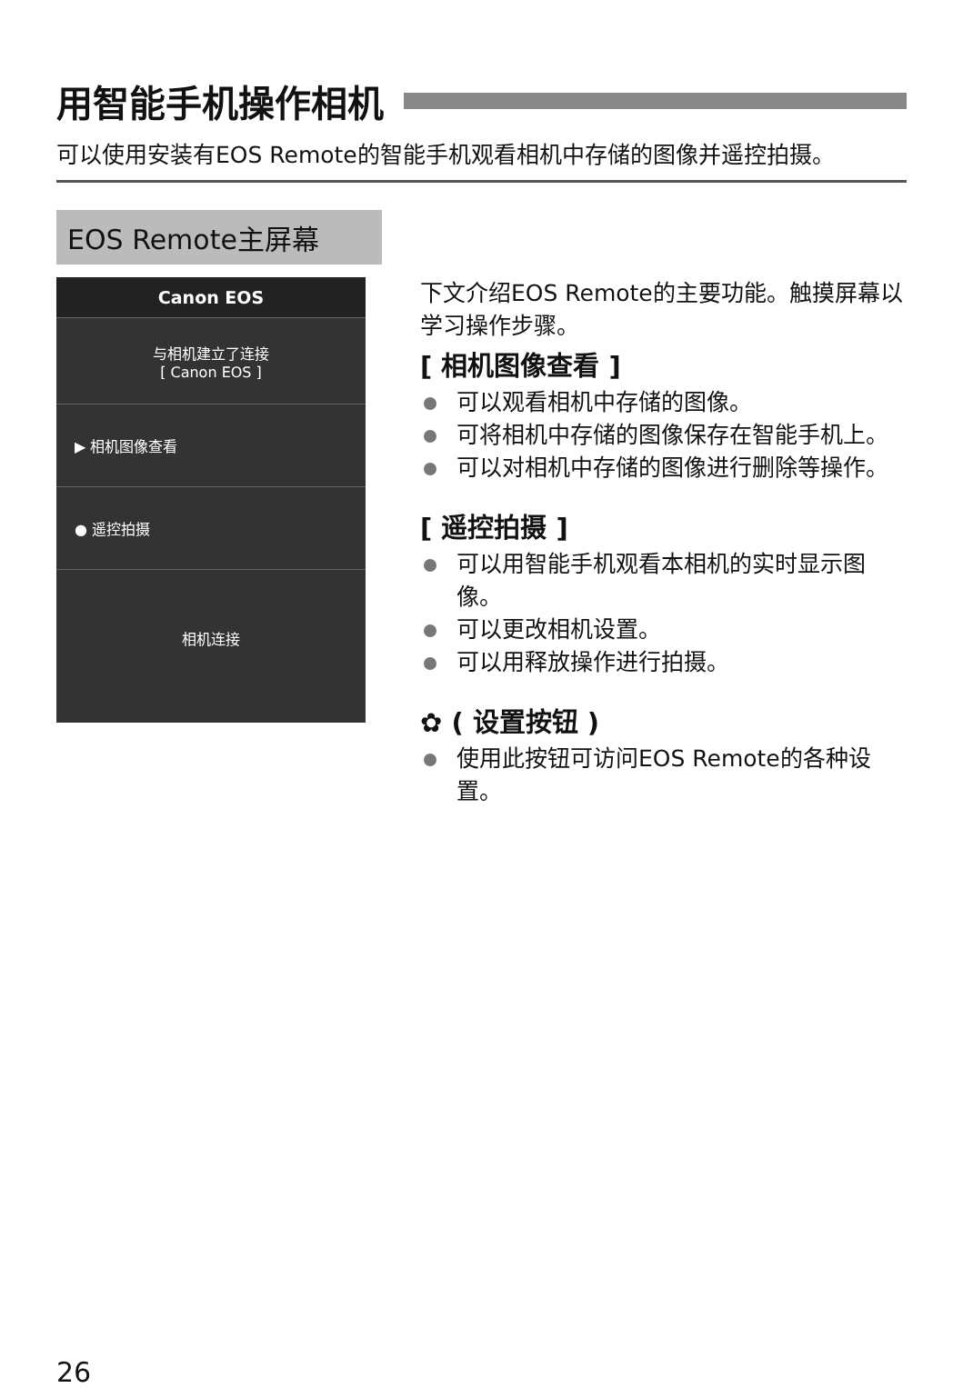用智能手机操作相机
可以使用安装有EOS Remote的智能手机观看相机中存储的图像并遥控拍摄。
EOS Remote主屏幕
Canon EOS
与相机建立了连接
[ Canon EOS ]
▶ 相机图像查看
● 遥控拍摄
相机连接
下文介绍EOS Remote的主要功能。触摸屏幕以学习操作步骤。
[ 相机图像查看 ]
可以观看相机中存储的图像。
可将相机中存储的图像保存在智能手机上。
可以对相机中存储的图像进行删除等操作。
[ 遥控拍摄 ]
可以用智能手机观看本相机的实时显示图像。
可以更改相机设置。
可以用释放操作进行拍摄。
✿ ( 设置按钮 )
使用此按钮可访问EOS Remote的各种设置。
26